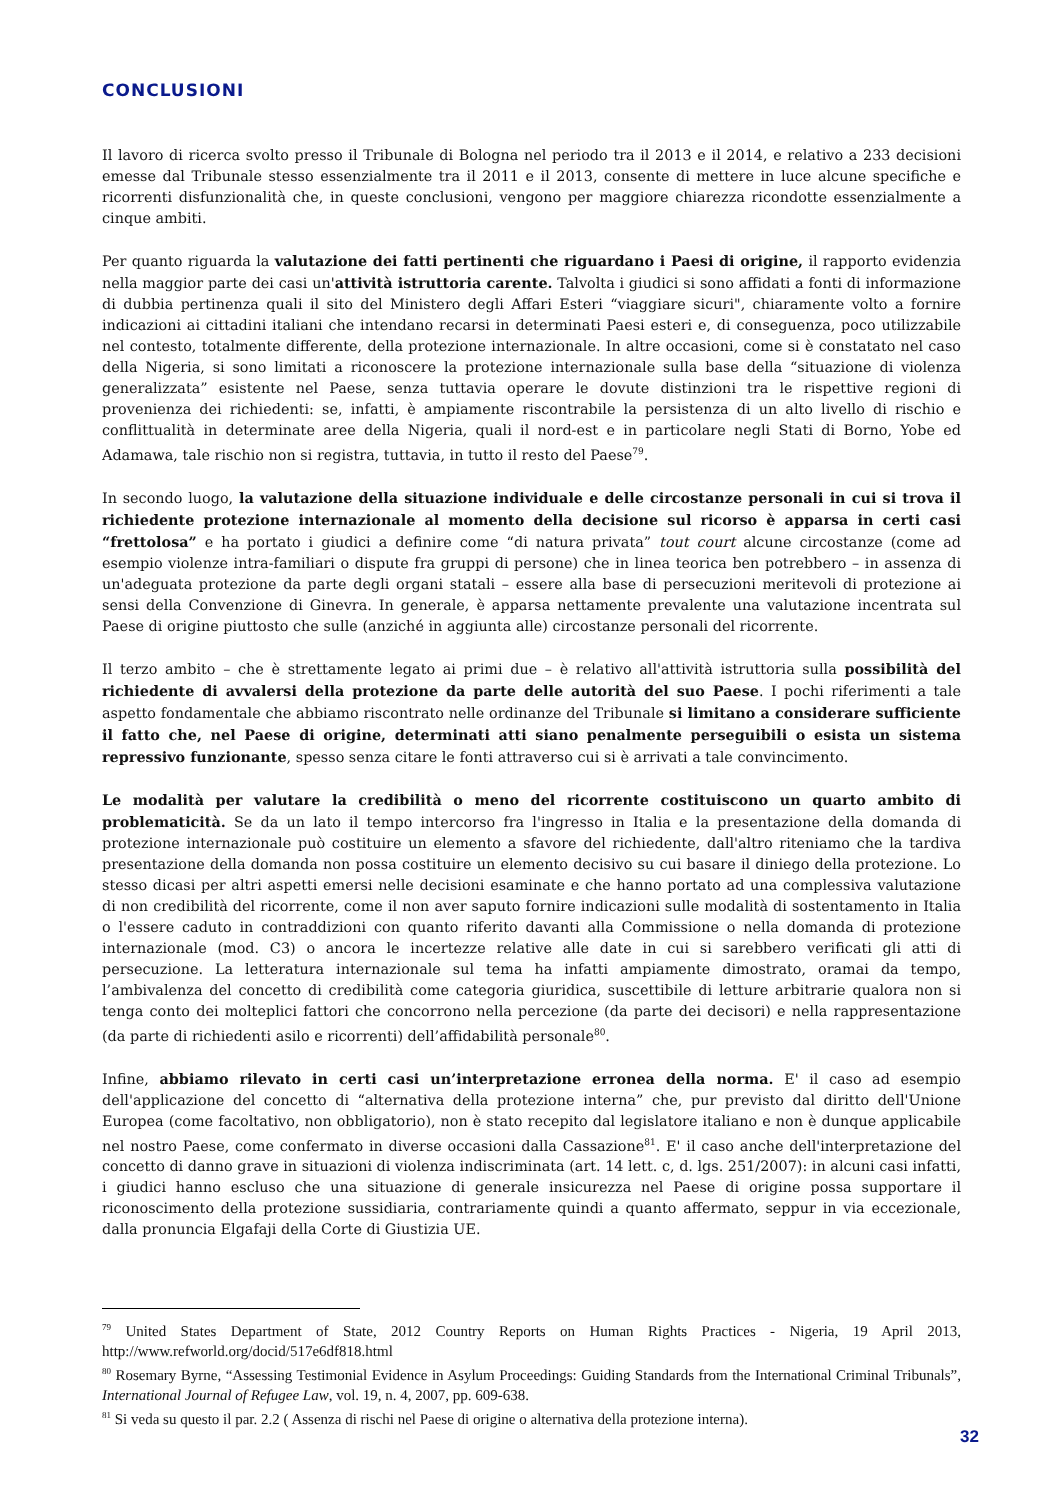CONCLUSIONI
Il lavoro di ricerca svolto presso il Tribunale di Bologna nel periodo tra il 2013 e il 2014, e relativo a 233 decisioni emesse dal Tribunale stesso essenzialmente tra il 2011 e il 2013, consente di mettere in luce alcune specifiche e ricorrenti disfunzionalità che, in queste conclusioni, vengono per maggiore chiarezza ricondotte essenzialmente a cinque ambiti.
Per quanto riguarda la valutazione dei fatti pertinenti che riguardano i Paesi di origine, il rapporto evidenzia nella maggior parte dei casi un'attività istruttoria carente. Talvolta i giudici si sono affidati a fonti di informazione di dubbia pertinenza quali il sito del Ministero degli Affari Esteri “viaggiare sicuri", chiaramente volto a fornire indicazioni ai cittadini italiani che intendano recarsi in determinati Paesi esteri e, di conseguenza, poco utilizzabile nel contesto, totalmente differente, della protezione internazionale. In altre occasioni, come si è constatato nel caso della Nigeria, si sono limitati a riconoscere la protezione internazionale sulla base della “situazione di violenza generalizzata” esistente nel Paese, senza tuttavia operare le dovute distinzioni tra le rispettive regioni di provenienza dei richiedenti: se, infatti, è ampiamente riscontrabile la persistenza di un alto livello di rischio e conflittualità in determinate aree della Nigeria, quali il nord-est e in particolare negli Stati di Borno, Yobe ed Adamawa, tale rischio non si registra, tuttavia, in tutto il resto del Paese<sup>79</sup>.
In secondo luogo, la valutazione della situazione individuale e delle circostanze personali in cui si trova il richiedente protezione internazionale al momento della decisione sul ricorso è apparsa in certi casi “frettolosa” e ha portato i giudici a definire come “di natura privata” tout court alcune circostanze (come ad esempio violenze intra-familiari o dispute fra gruppi di persone) che in linea teorica ben potrebbero – in assenza di un'adeguata protezione da parte degli organi statali – essere alla base di persecuzioni meritevoli di protezione ai sensi della Convenzione di Ginevra. In generale, è apparsa nettamente prevalente una valutazione incentrata sul Paese di origine piuttosto che sulle (anziché in aggiunta alle) circostanze personali del ricorrente.
Il terzo ambito – che è strettamente legato ai primi due – è relativo all'attività istruttoria sulla possibilità del richiedente di avvalersi della protezione da parte delle autorità del suo Paese. I pochi riferimenti a tale aspetto fondamentale che abbiamo riscontrato nelle ordinanze del Tribunale si limitano a considerare sufficiente il fatto che, nel Paese di origine, determinati atti siano penalmente perseguibili o esista un sistema repressivo funzionante, spesso senza citare le fonti attraverso cui si è arrivati a tale convincimento.
Le modalità per valutare la credibilità o meno del ricorrente costituiscono un quarto ambito di problematicità. Se da un lato il tempo intercorso fra l'ingresso in Italia e la presentazione della domanda di protezione internazionale può costituire un elemento a sfavore del richiedente, dall'altro riteniamo che la tardiva presentazione della domanda non possa costituire un elemento decisivo su cui basare il diniego della protezione. Lo stesso dicasi per altri aspetti emersi nelle decisioni esaminate e che hanno portato ad una complessiva valutazione di non credibilità del ricorrente, come il non aver saputo fornire indicazioni sulle modalità di sostentamento in Italia o l'essere caduto in contraddizioni con quanto riferito davanti alla Commissione o nella domanda di protezione internazionale (mod. C3) o ancora le incertezze relative alle date in cui si sarebbero verificati gli atti di persecuzione. La letteratura internazionale sul tema ha infatti ampiamente dimostrato, oramai da tempo, l’ambivalenza del concetto di credibilità come categoria giuridica, suscettibile di letture arbitrarie qualora non si tenga conto dei molteplici fattori che concorrono nella percezione (da parte dei decisori) e nella rappresentazione (da parte di richiedenti asilo e ricorrenti) dell’affidabilità personale<sup>80</sup>.
Infine, abbiamo rilevato in certi casi un’interpretazione erronea della norma. E' il caso ad esempio dell'applicazione del concetto di “alternativa della protezione interna” che, pur previsto dal diritto dell'Unione Europea (come facoltativo, non obbligatorio), non è stato recepito dal legislatore italiano e non è dunque applicabile nel nostro Paese, come confermato in diverse occasioni dalla Cassazione<sup>81</sup>. E' il caso anche dell'interpretazione del concetto di danno grave in situazioni di violenza indiscriminata (art. 14 lett. c, d. lgs. 251/2007): in alcuni casi infatti, i giudici hanno escluso che una situazione di generale insicurezza nel Paese di origine possa supportare il riconoscimento della protezione sussidiaria, contrariamente quindi a quanto affermato, seppur in via eccezionale, dalla pronuncia Elgafaji della Corte di Giustizia UE.
<sup>79</sup> United States Department of State, 2012 Country Reports on Human Rights Practices - Nigeria, 19 April 2013, http://www.refworld.org/docid/517e6df818.html
<sup>80</sup> Rosemary Byrne, “Assessing Testimonial Evidence in Asylum Proceedings: Guiding Standards from the International Criminal Tribunals”, International Journal of Refugee Law, vol. 19, n. 4, 2007, pp. 609-638.
<sup>81</sup> Si veda su questo il par. 2.2 ( Assenza di rischi nel Paese di origine o alternativa della protezione interna).
32